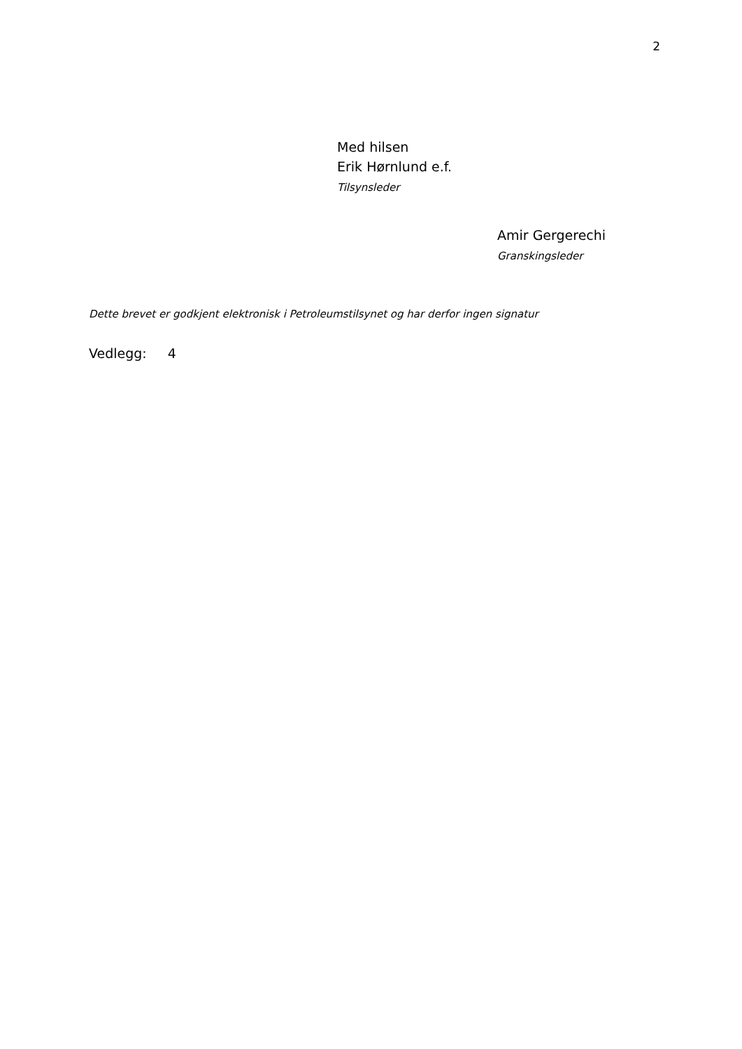2
Med hilsen
Erik Hørnlund e.f.
Tilsynsleder
Amir Gergerechi
Granskingsleder
Dette brevet er godkjent elektronisk i Petroleumstilsynet og har derfor ingen signatur
Vedlegg: 4